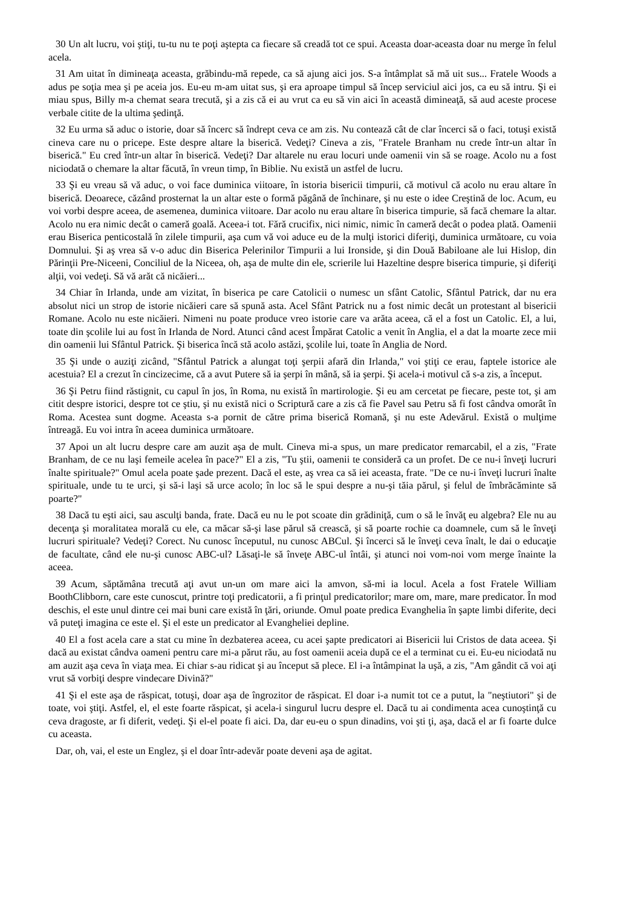30 Un alt lucru, voi ştiţi, tu-tu nu te poţi aştepta ca fiecare să creadă tot ce spui. Aceasta doar-aceasta doar nu merge în felul acela.
31 Am uitat în dimineaţa aceasta, grăbindu-mă repede, ca să ajung aici jos. S-a întâmplat să mă uit sus... Fratele Woods a adus pe soţia mea şi pe aceia jos. Eu-eu m-am uitat sus, şi era aproape timpul să încep serviciul aici jos, ca eu să intru. Şi ei miau spus, Billy m-a chemat seara trecută, şi a zis că ei au vrut ca eu să vin aici în această dimineaţă, să aud aceste procese verbale citite de la ultima şedinţă.
32 Eu urma să aduc o istorie, doar să încerc să îndrept ceva ce am zis. Nu contează cât de clar încerci să o faci, totuşi există cineva care nu o pricepe. Este despre altare la biserică. Vedeţi? Cineva a zis, "Fratele Branham nu crede într-un altar în biserică." Eu cred într-un altar în biserică. Vedeţi? Dar altarele nu erau locuri unde oamenii vin să se roage. Acolo nu a fost niciodată o chemare la altar făcută, în vreun timp, în Biblie. Nu există un astfel de lucru.
33 Şi eu vreau să vă aduc, o voi face duminica viitoare, în istoria bisericii timpurii, că motivul că acolo nu erau altare în biserică. Deoarece, căzând prosternat la un altar este o formă păgână de închinare, şi nu este o idee Creştină de loc. Acum, eu voi vorbi despre aceea, de asemenea, duminica viitoare. Dar acolo nu erau altare în biserica timpurie, să facă chemare la altar. Acolo nu era nimic decât o cameră goală. Aceea-i tot. Fără crucifix, nici nimic, nimic în cameră decât o podea plată. Oamenii erau Biserica penticostală în zilele timpurii, aşa cum vă voi aduce eu de la mulţi istorici diferiţi, duminica următoare, cu voia Domnului. Şi aş vrea să v-o aduc din Biserica Pelerinilor Timpurii a lui Ironside, şi din Două Babiloane ale lui Hislop, din Părinţii Pre-Niceeni, Conciliul de la Niceea, oh, aşa de multe din ele, scrierile lui Hazeltine despre biserica timpurie, şi diferiţi alţii, voi vedeţi. Să vă arăt că nicăieri...
34 Chiar în Irlanda, unde am vizitat, în biserica pe care Catolicii o numesc un sfânt Catolic, Sfântul Patrick, dar nu era absolut nici un strop de istorie nicăieri care să spună asta. Acel Sfânt Patrick nu a fost nimic decât un protestant al bisericii Romane. Acolo nu este nicăieri. Nimeni nu poate produce vreo istorie care va arăta aceea, că el a fost un Catolic. El, a lui, toate din şcolile lui au fost în Irlanda de Nord. Atunci când acest Împărat Catolic a venit în Anglia, el a dat la moarte zece mii din oamenii lui Sfântul Patrick. Şi biserica încă stă acolo astăzi, şcolile lui, toate în Anglia de Nord.
35 Şi unde o auziţi zicând, "Sfântul Patrick a alungat toţi şerpii afară din Irlanda," voi ştiţi ce erau, faptele istorice ale acestuia? El a crezut în cincizecime, că a avut Putere să ia şerpi în mână, să ia şerpi. Şi acela-i motivul că s-a zis, a început.
36 Şi Petru fiind răstignit, cu capul în jos, în Roma, nu există în martirologie. Şi eu am cercetat pe fiecare, peste tot, şi am citit despre istorici, despre tot ce ştiu, şi nu există nici o Scriptură care a zis că fie Pavel sau Petru să fi fost cândva omorât în Roma. Acestea sunt dogme. Aceasta s-a pornit de către prima biserică Romană, şi nu este Adevărul. Există o mulţime întreagă. Eu voi intra în aceea duminica următoare.
37 Apoi un alt lucru despre care am auzit aşa de mult. Cineva mi-a spus, un mare predicator remarcabil, el a zis, "Frate Branham, de ce nu laşi femeile acelea în pace?" El a zis, "Tu ştii, oamenii te consideră ca un profet. De ce nu-i înveţi lucruri înalte spirituale?" Omul acela poate şade prezent. Dacă el este, aş vrea ca să iei aceasta, frate. "De ce nu-i înveţi lucruri înalte spirituale, unde tu te urci, şi să-i laşi să urce acolo; în loc să le spui despre a nu-şi tăia părul, şi felul de îmbrăcăminte să poarte?"
38 Dacă tu eşti aici, sau asculţi banda, frate. Dacă eu nu le pot scoate din grădiniţă, cum o să le învăţ eu algebra? Ele nu au decenţa şi moralitatea morală cu ele, ca măcar să-şi lase părul să crească, şi să poarte rochie ca doamnele, cum să le înveţi lucruri spirituale? Vedeţi? Corect. Nu cunosc începutul, nu cunosc ABCul. Şi încerci să le înveţi ceva înalt, le dai o educaţie de facultate, când ele nu-şi cunosc ABC-ul? Lăsaţi-le să înveţe ABC-ul întâi, şi atunci noi vom-noi vom merge înainte la aceea.
39 Acum, săptămâna trecută aţi avut un-un om mare aici la amvon, să-mi ia locul. Acela a fost Fratele William BoothClibborn, care este cunoscut, printre toţi predicatorii, a fi prinţul predicatorilor; mare om, mare, mare predicator. În mod deschis, el este unul dintre cei mai buni care există în ţări, oriunde. Omul poate predica Evanghelia în şapte limbi diferite, deci vă puteţi imagina ce este el. Şi el este un predicator al Evangheliei depline.
40 El a fost acela care a stat cu mine în dezbaterea aceea, cu acei şapte predicatori ai Bisericii lui Cristos de data aceea. Şi dacă au existat cândva oameni pentru care mi-a părut rău, au fost oamenii aceia după ce el a terminat cu ei. Eu-eu niciodată nu am auzit aşa ceva în viaţa mea. Ei chiar s-au ridicat şi au început să plece. El i-a întâmpinat la uşă, a zis, "Am gândit că voi aţi vrut să vorbiţi despre vindecare Divină?"
41 Şi el este aşa de răspicat, totuşi, doar aşa de îngrozitor de răspicat. El doar i-a numit tot ce a putut, la "neştiutori" şi de toate, voi ştiţi. Astfel, el, el este foarte răspicat, şi acela-i singurul lucru despre el. Dacă tu ai condimenta acea cunoştinţă cu ceva dragoste, ar fi diferit, vedeţi. Şi el-el poate fi aici. Da, dar eu-eu o spun dinadins, voi şti ţi, aşa, dacă el ar fi foarte dulce cu aceasta.
Dar, oh, vai, el este un Englez, şi el doar într-adevăr poate deveni aşa de agitat.